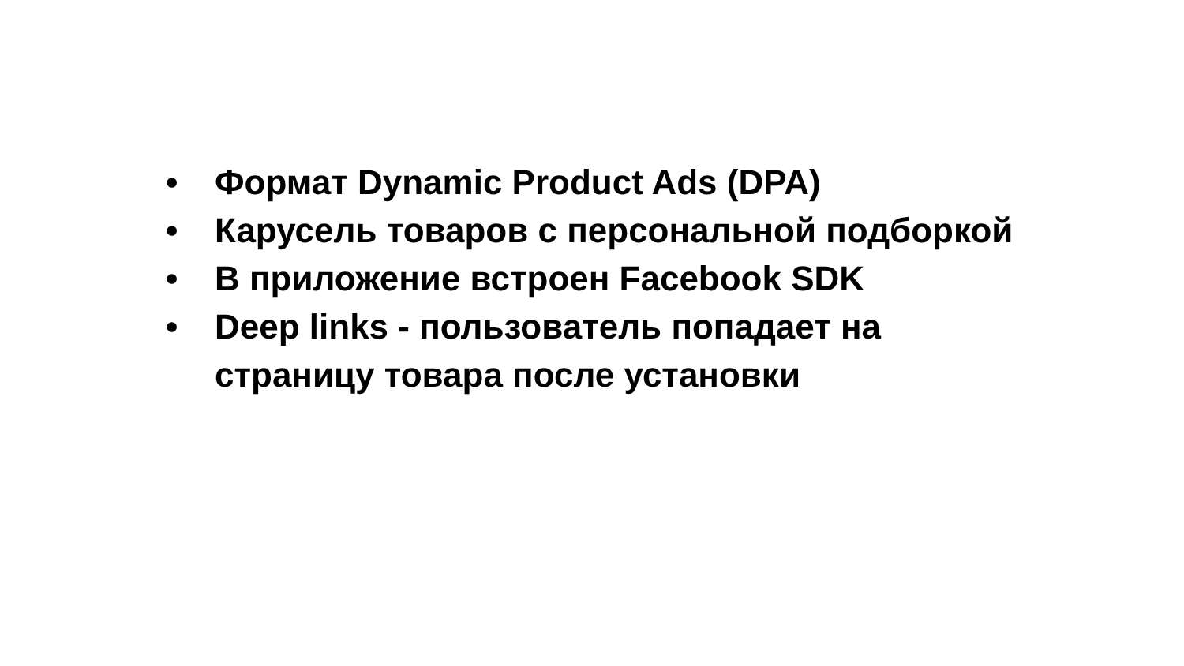• Формат Dynamic Product Ads (DPA)
• Карусель товаров с персональной подборкой
• В приложение встроен Facebook SDK
• Deep links - пользователь попадает на страницу товара после установки